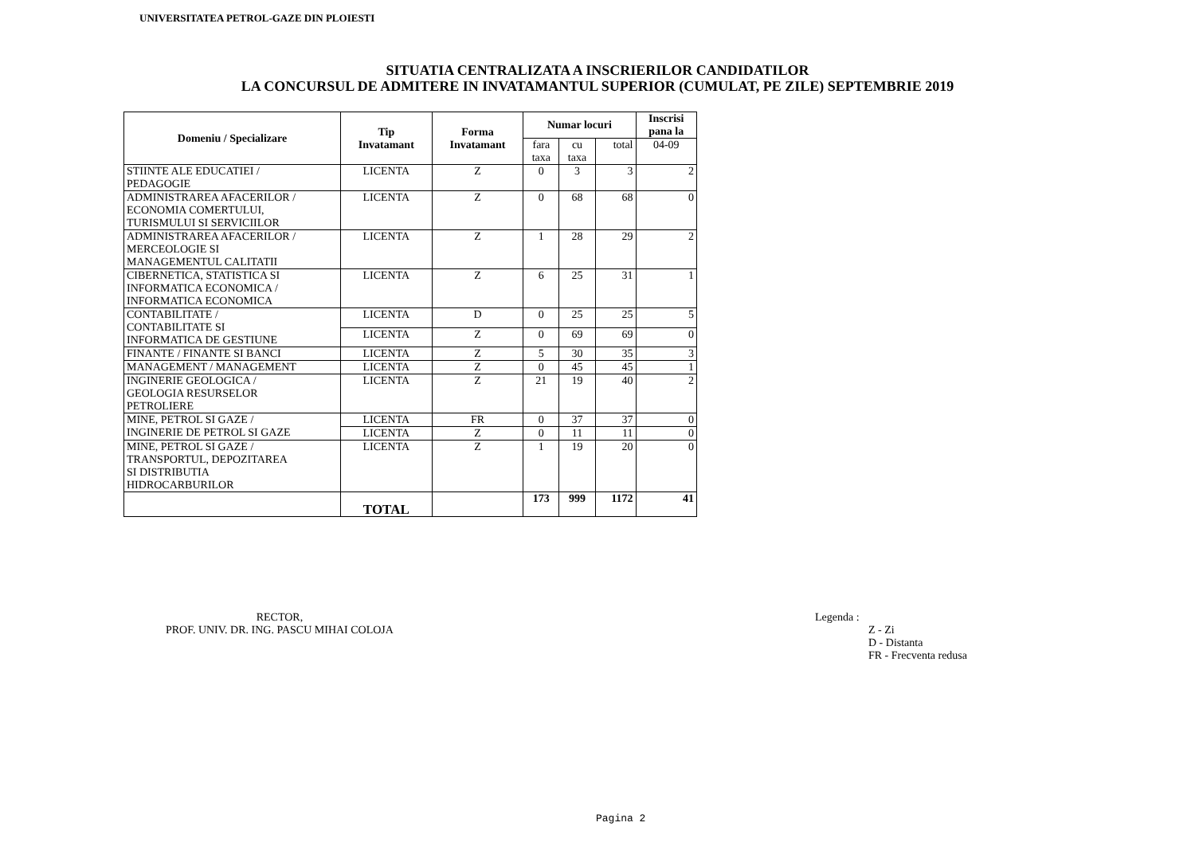UNIVERSITATEA PETROL-GAZE DIN PLOIESTI
SITUATIA CENTRALIZATA A INSCRIERILOR CANDIDATILOR
LA CONCURSUL DE ADMITERE IN INVATAMANTUL SUPERIOR (CUMULAT, PE ZILE) SEPTEMBRIE 2019
| Domeniu / Specializare | Tip Invatamant | Forma Invatamant | Numar locuri | | | Inscrisi pana la |
| --- | --- | --- | --- | --- | --- | --- |
| | | | fara taxa | cu taxa | total | 04-09 |
| STIINTE ALE EDUCATIEI / PEDAGOGIE | LICENTA | Z | 0 | 3 | 3 | 2 |
| ADMINISTRAREA AFACERILOR / ECONOMIA COMERTULUI, TURISMULUI SI SERVICIILOR | LICENTA | Z | 0 | 68 | 68 | 0 |
| ADMINISTRAREA AFACERILOR / MERCEOLOGIE SI MANAGEMENTUL CALITATII | LICENTA | Z | 1 | 28 | 29 | 2 |
| CIBERNETICA, STATISTICA SI INFORMATICA ECONOMICA / INFORMATICA ECONOMICA | LICENTA | Z | 6 | 25 | 31 | 1 |
| CONTABILITATE / CONTABILITATE SI INFORMATICA DE GESTIUNE | LICENTA | D | 0 | 25 | 25 | 5 |
| | LICENTA | Z | 0 | 69 | 69 | 0 |
| FINANTE / FINANTE SI BANCI | LICENTA | Z | 5 | 30 | 35 | 3 |
| MANAGEMENT / MANAGEMENT | LICENTA | Z | 0 | 45 | 45 | 1 |
| INGINERIE GEOLOGICA / GEOLOGIA RESURSELOR PETROLIERE | LICENTA | Z | 21 | 19 | 40 | 2 |
| MINE, PETROL SI GAZE / INGINERIE DE PETROL SI GAZE | LICENTA | FR | 0 | 37 | 37 | 0 |
| | LICENTA | Z | 0 | 11 | 11 | 0 |
| MINE, PETROL SI GAZE / TRANSPORTUL, DEPOZITAREA SI DISTRIBUTIA HIDROCARBURILOR | LICENTA | Z | 1 | 19 | 20 | 0 |
| | TOTAL | | 173 | 999 | 1172 | 41 |
RECTOR,
PROF. UNIV. DR. ING. PASCU MIHAI COLOJA
Legenda :
Z - Zi
D - Distanta
FR - Frecventa redusa
Pagina 2